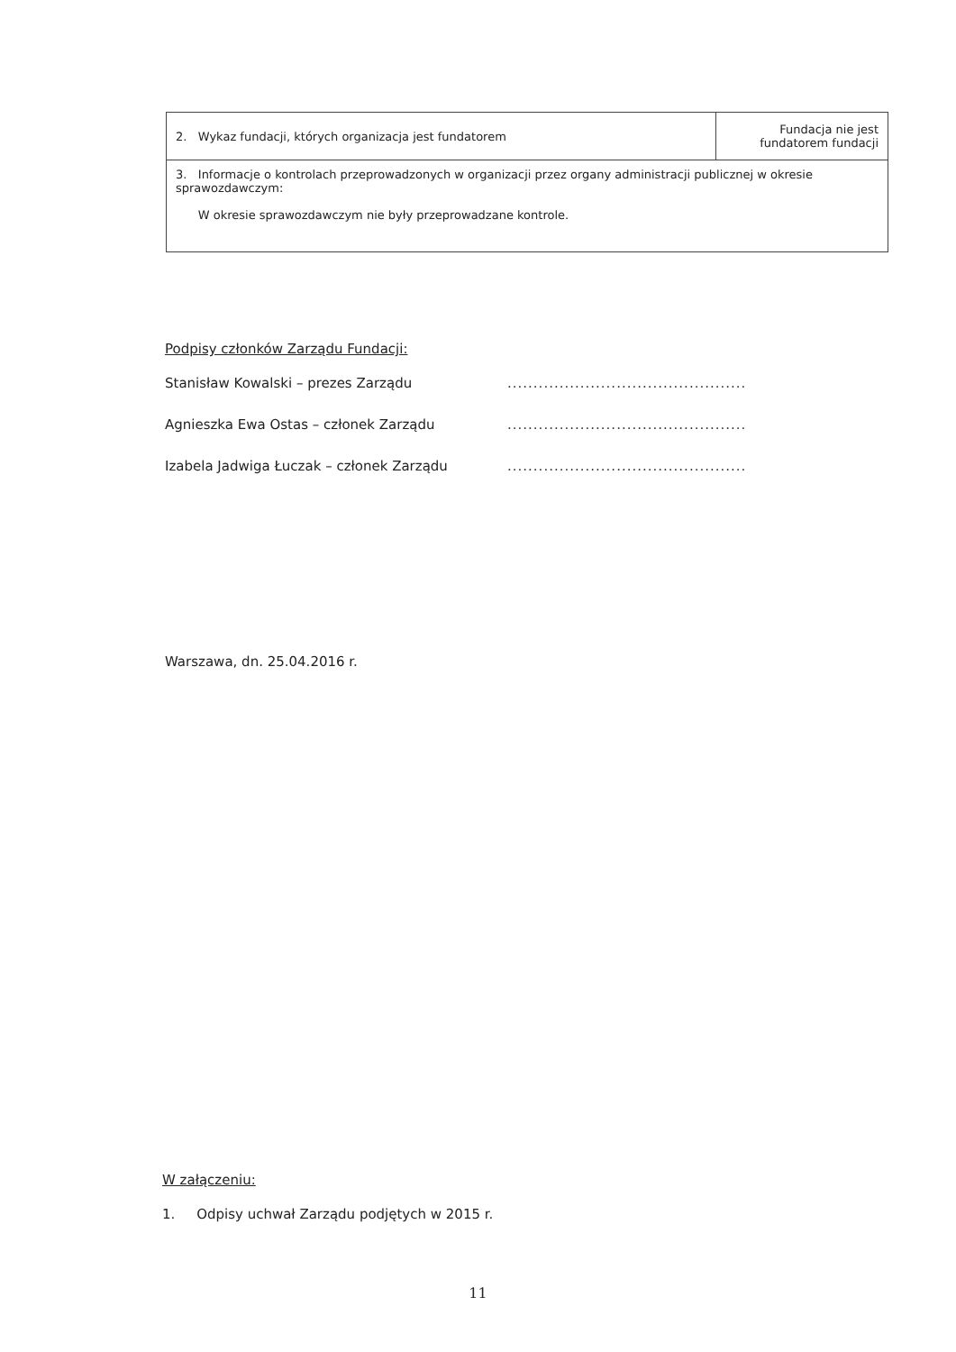| 2. Wykaz fundacji, których organizacja jest fundatorem | Fundacja nie jest fundatorem fundacji |
| 3. Informacje o kontrolach przeprowadzonych w organizacji przez organy administracji publicznej w okresie sprawozdawczym: W okresie sprawozdawczym nie były przeprowadzane kontrole. | |
Podpisy członków Zarządu Fundacji:
Stanisław Kowalski – prezes Zarządu..............................................
Agnieszka Ewa Ostas – członek Zarządu..............................................
Izabela Jadwiga Łuczak – członek Zarządu..............................................
Warszawa, dn. 25.04.2016 r.
W załączeniu:
1. Odpisy uchwał Zarządu podjętych w 2015 r.
11